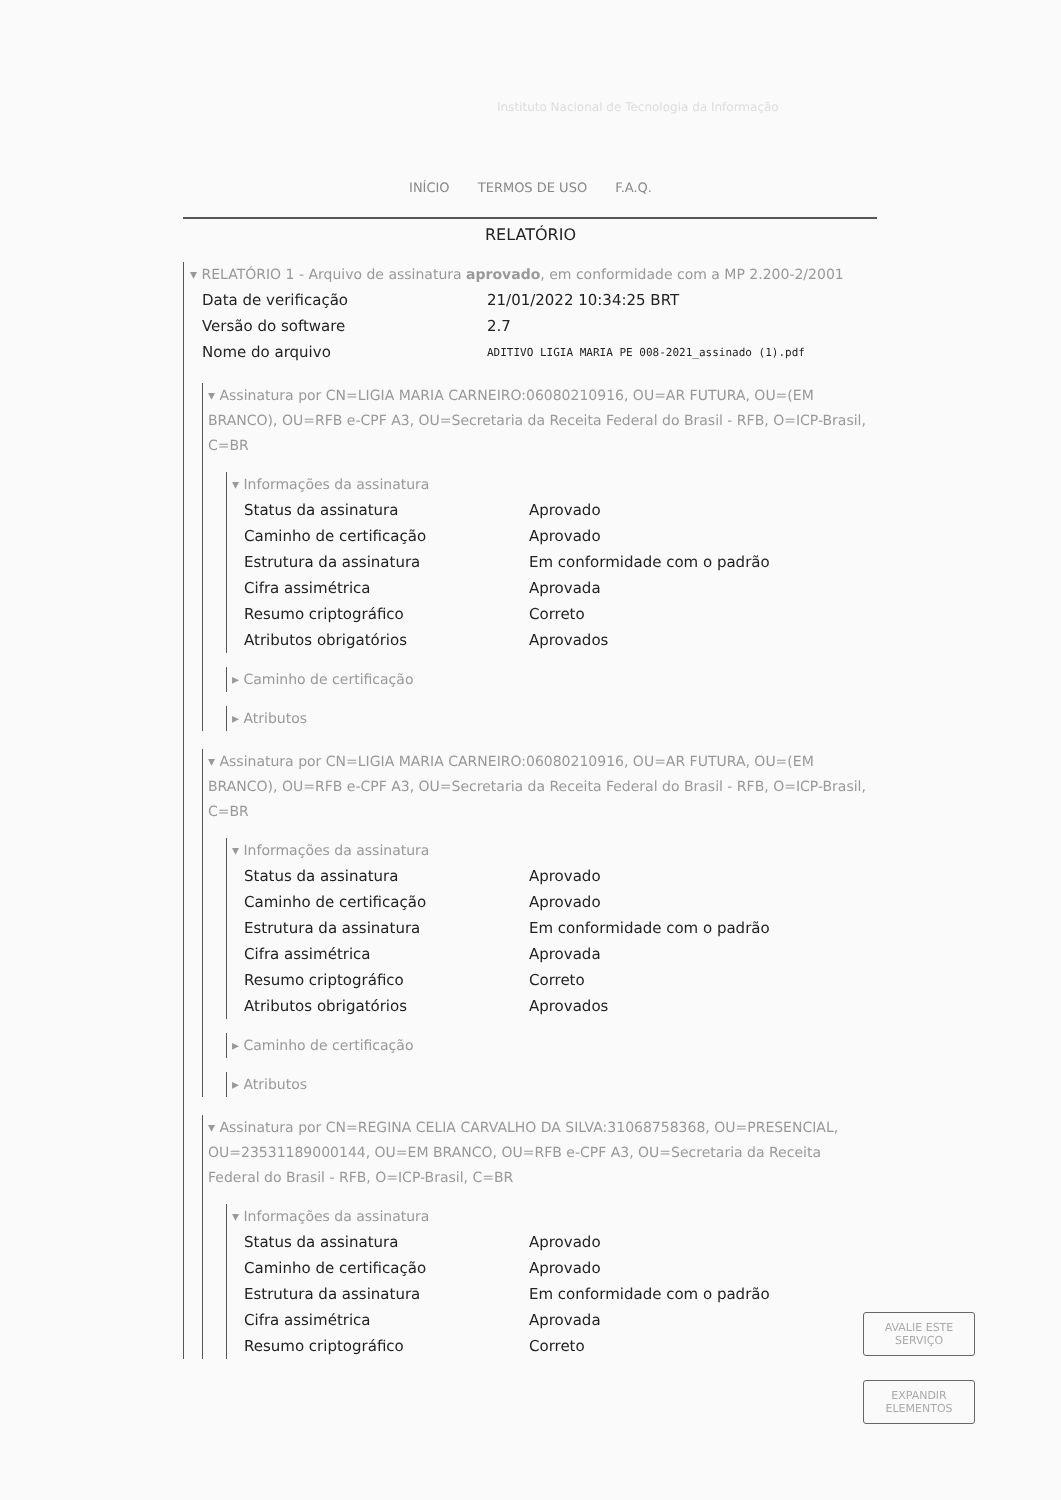Instituto Nacional de Tecnologia da Informação
INÍCIO TERMOS DE USO F.A.Q.
RELATÓRIO
▾ RELATÓRIO 1 - Arquivo de assinatura aprovado, em conformidade com a MP 2.200-2/2001
| Data de verificação | 21/01/2022 10:34:25 BRT |
| Versão do software | 2.7 |
| Nome do arquivo | ADITIVO LIGIA MARIA PE 008-2021_assinado (1).pdf |
▾ Assinatura por CN=LIGIA MARIA CARNEIRO:06080210916, OU=AR FUTURA, OU=(EM BRANCO), OU=RFB e-CPF A3, OU=Secretaria da Receita Federal do Brasil - RFB, O=ICP-Brasil, C=BR
▾ Informações da assinatura
| Status da assinatura | Aprovado |
| Caminho de certificação | Aprovado |
| Estrutura da assinatura | Em conformidade com o padrão |
| Cifra assimétrica | Aprovada |
| Resumo criptográfico | Correto |
| Atributos obrigatórios | Aprovados |
▸ Caminho de certificação
▸ Atributos
▾ Assinatura por CN=LIGIA MARIA CARNEIRO:06080210916, OU=AR FUTURA, OU=(EM BRANCO), OU=RFB e-CPF A3, OU=Secretaria da Receita Federal do Brasil - RFB, O=ICP-Brasil, C=BR
▾ Informações da assinatura
| Status da assinatura | Aprovado |
| Caminho de certificação | Aprovado |
| Estrutura da assinatura | Em conformidade com o padrão |
| Cifra assimétrica | Aprovada |
| Resumo criptográfico | Correto |
| Atributos obrigatórios | Aprovados |
▸ Caminho de certificação
▸ Atributos
▾ Assinatura por CN=REGINA CELIA CARVALHO DA SILVA:31068758368, OU=PRESENCIAL, OU=23531189000144, OU=EM BRANCO, OU=RFB e-CPF A3, OU=Secretaria da Receita Federal do Brasil - RFB, O=ICP-Brasil, C=BR
▾ Informações da assinatura
| Status da assinatura | Aprovado |
| Caminho de certificação | Aprovado |
| Estrutura da assinatura | Em conformidade com o padrão |
| Cifra assimétrica | Aprovada |
| Resumo criptográfico | Correto |
AVALIE ESTE
SERVIÇO
EXPANDIR
ELEMENTOS